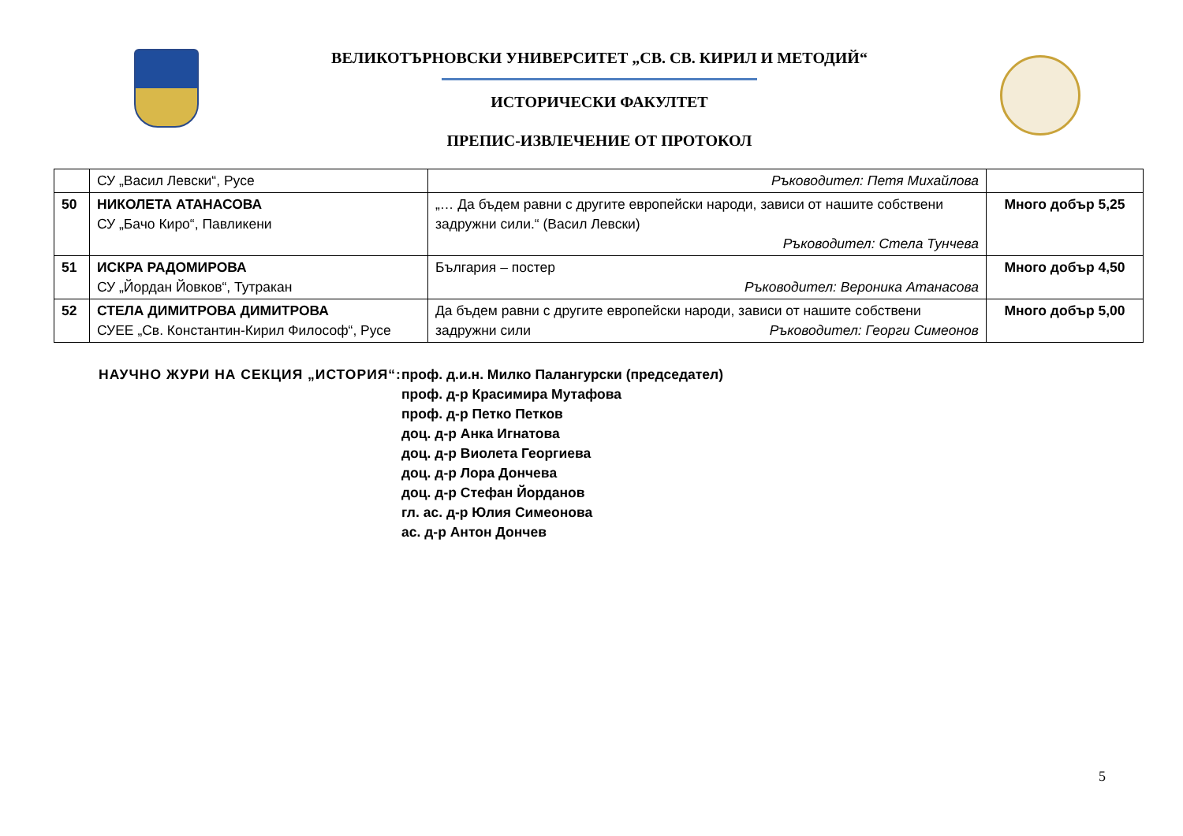ВЕЛИКОТЪРНОВСКИ УНИВЕРСИТЕТ „СВ. СВ. КИРИЛ И МЕТОДИЙ“
ИСТОРИЧЕСКИ ФАКУЛТЕТ
ПРЕПИС-ИЗВЛЕЧЕНИЕ ОТ ПРОТОКОЛ
| | СУ „Васил Левски“, Русе | Ръководител: Петя Михайлова | |
| 50 | НИКОЛЕТА АТАНАСОВА СУ „Бачо Киро“, Павликени | „… Да бъдем равни с другите европейски народи, зависи от нашите собствени задружни сили.“ (Васил Левски) Ръководител: Стела Тунчева | Много добър 5,25 |
| 51 | ИСКРА РАДОМИРОВА СУ „Йордан Йовков“, Тутракан | България – постер Ръководител: Вероника Атанасова | Много добър 4,50 |
| 52 | СТЕЛА ДИМИТРОВА ДИМИТРОВА СУЕЕ „Св. Константин-Кирил Философ“, Русе | Да бъдем равни с другите европейски народи, зависи от нашите собствени задружни сили Ръководител: Георги Симеонов | Много добър 5,00 |
НАУЧНО ЖУРИ НА СЕКЦИЯ „ИСТОРИЯ“: проф. д.и.н. Милко Палангурски (председател)
проф. д-р Красимира Мутафова
проф. д-р Петко Петков
доц. д-р Анка Игнатова
доц. д-р Виолета Георгиева
доц. д-р Лора Дончева
доц. д-р Стефан Йорданов
гл. ас. д-р Юлия Симеонова
ас. д-р Антон Дончев
5